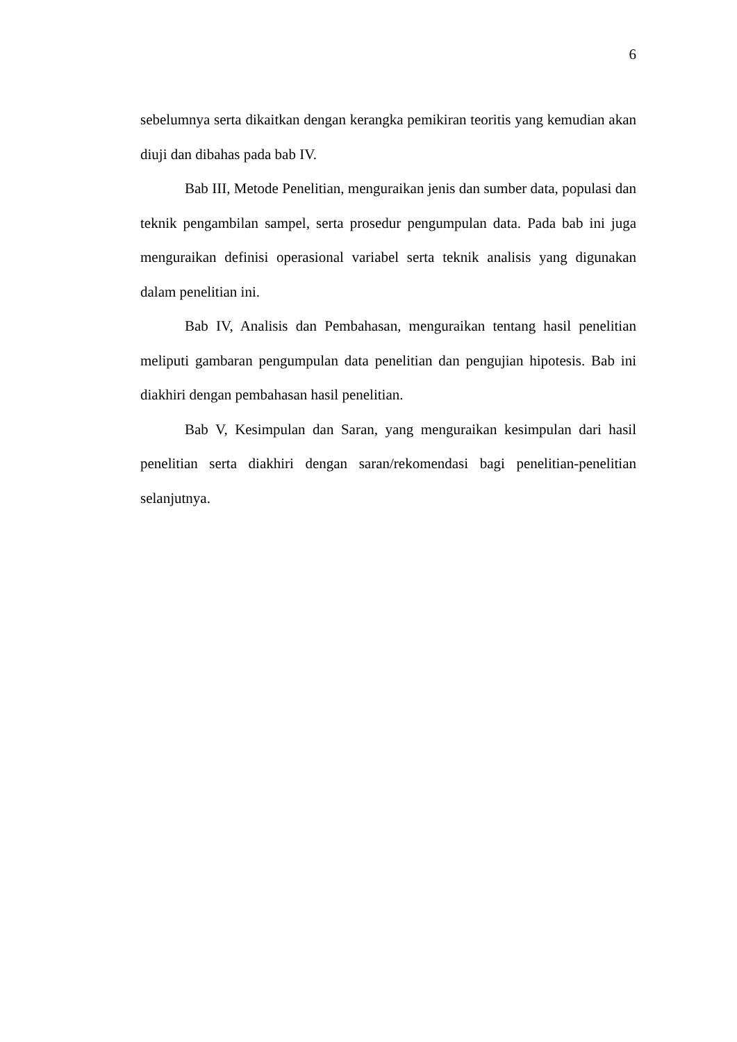6
sebelumnya serta dikaitkan dengan kerangka pemikiran teoritis yang kemudian akan diuji dan dibahas pada bab IV.
Bab III, Metode Penelitian, menguraikan jenis dan sumber data, populasi dan teknik pengambilan sampel, serta prosedur pengumpulan data. Pada bab ini juga menguraikan definisi operasional variabel serta teknik analisis yang digunakan dalam penelitian ini.
Bab IV, Analisis dan Pembahasan, menguraikan tentang hasil penelitian meliputi gambaran pengumpulan data penelitian dan pengujian hipotesis. Bab ini diakhiri dengan pembahasan hasil penelitian.
Bab V, Kesimpulan dan Saran, yang menguraikan kesimpulan dari hasil penelitian serta diakhiri dengan saran/rekomendasi bagi penelitian-penelitian selanjutnya.